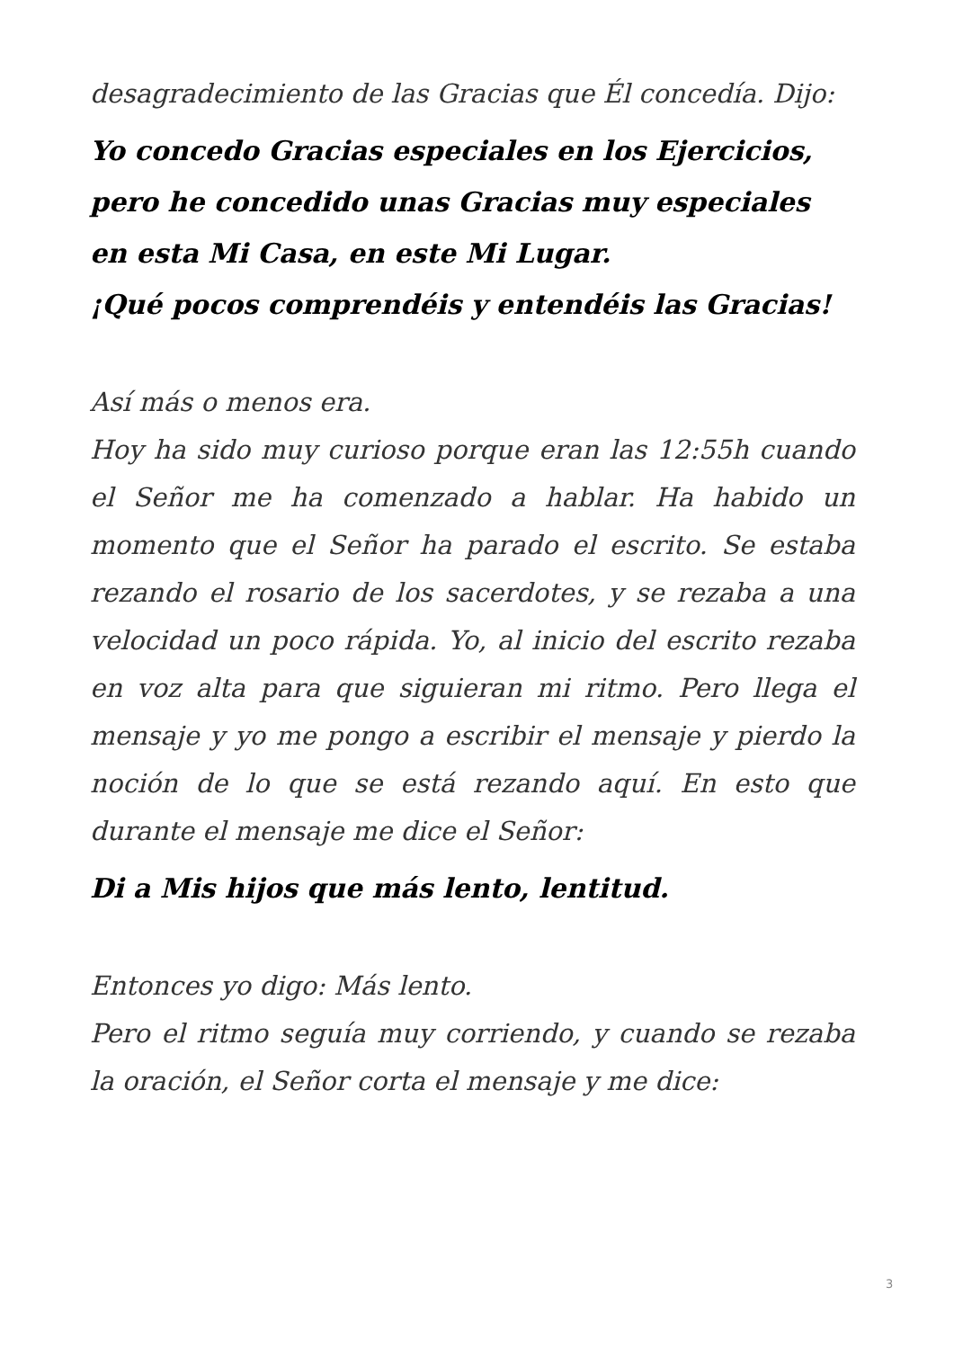desagradecimiento de las Gracias que Él concedía. Dijo:
Yo concedo Gracias especiales en los Ejercicios,
pero he concedido unas Gracias muy especiales
en esta Mi Casa, en este Mi Lugar.
¡Qué pocos comprendéis y entendéis las Gracias!
Así más o menos era.
Hoy ha sido muy curioso porque eran las 12:55h cuando el Señor me ha comenzado a hablar. Ha habido un momento que el Señor ha parado el escrito. Se estaba rezando el rosario de los sacerdotes, y se rezaba a una velocidad un poco rápida. Yo, al inicio del escrito rezaba en voz alta para que siguieran mi ritmo. Pero llega el mensaje y yo me pongo a escribir el mensaje y pierdo la noción de lo que se está rezando aquí. En esto que durante el mensaje me dice el Señor:
Di a Mis hijos que más lento, lentitud.
Entonces yo digo: Más lento.
Pero el ritmo seguía muy corriendo, y cuando se rezaba la oración, el Señor corta el mensaje y me dice:
3